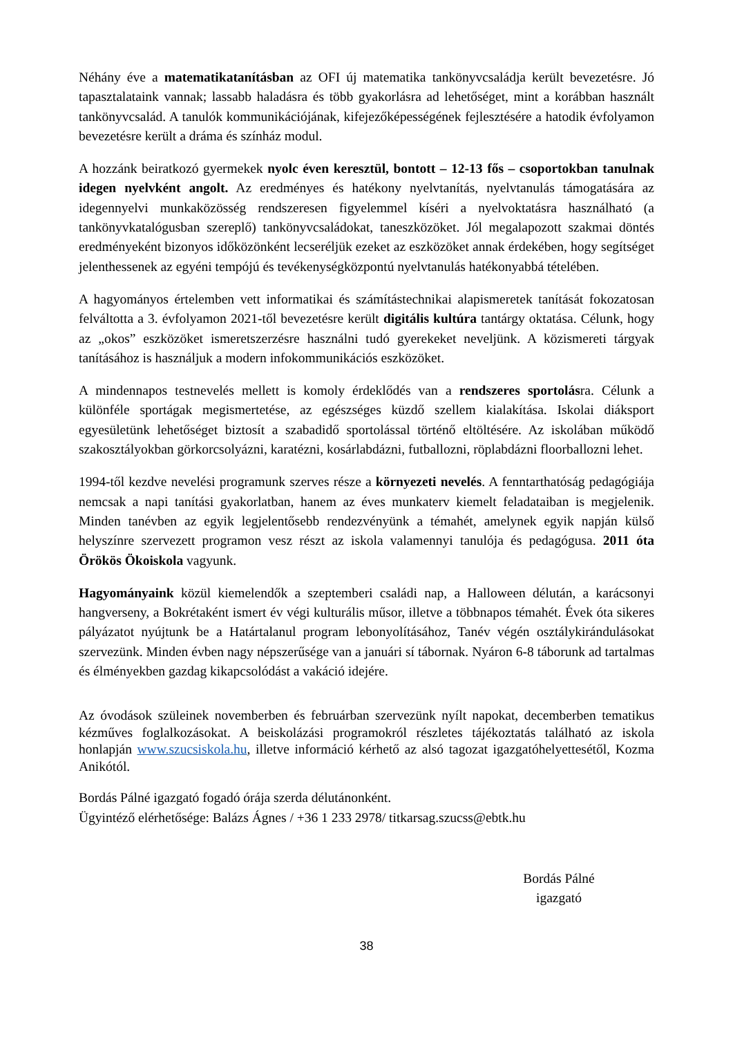Néhány éve a matematikatanításban az OFI új matematika tankönyvcsaládja került bevezetésre. Jó tapasztalataink vannak; lassabb haladásra és több gyakorlásra ad lehetőséget, mint a korábban használt tankönyvcsalád. A tanulók kommunikációjának, kifejezőképességének fejlesztésére a hatodik évfolyamon bevezetésre került a dráma és színház modul.
A hozzánk beiratkozó gyermekek nyolc éven keresztül, bontott – 12-13 fős – csoportokban tanulnak idegen nyelvként angolt. Az eredményes és hatékony nyelvtanítás, nyelvtanulás támogatására az idegennyelvi munkaközösség rendszeresen figyelemmel kíséri a nyelvoktatásra használható (a tankönyvkatalógusban szereplő) tankönyvcsaládokat, taneszközöket. Jól megalapozott szakmai döntés eredményeként bizonyos időközönként lecseréljük ezeket az eszközöket annak érdekében, hogy segítséget jelenthessenek az egyéni tempójú és tevékenységközpontú nyelvtanulás hatékonyabbá tételében.
A hagyományos értelemben vett informatikai és számítástechnikai alapismeretek tanítását fokozatosan felváltotta a 3. évfolyamon 2021-től bevezetésre került digitális kultúra tantárgy oktatása. Célunk, hogy az „okos” eszközöket ismeretszerzésre használni tudó gyerekeket neveljünk. A közismereti tárgyak tanításához is használjuk a modern infokommunikációs eszközöket.
A mindennapos testnevelés mellett is komoly érdeklődés van a rendszeres sportolásra. Célunk a különféle sportágak megismertetése, az egészséges küzdő szellem kialakítása. Iskolai diáksport egyesületünk lehetőséget biztosít a szabadidő sportolással történő eltöltésére. Az iskolában működő szakosztályokban görkorcsolyázni, karatézni, kosárlabdázni, futballozni, röplabdázni floorballozni lehet.
1994-től kezdve nevelési programunk szerves része a környezeti nevelés. A fenntarthatóság pedagógiája nemcsak a napi tanítási gyakorlatban, hanem az éves munkaterv kiemelt feladataiban is megjelenik. Minden tanévben az egyik legjelentősebb rendezvényünk a témahét, amelynek egyik napján külső helyszínre szervezett programon vesz részt az iskola valamennyi tanulója és pedagógusa. 2011 óta Örökös Ökoiskola vagyunk.
Hagyományaink közül kiemelendők a szeptemberi családi nap, a Halloween délután, a karácsonyi hangverseny, a Bokrétaként ismert év végi kulturális műsor, illetve a többnapos témahét. Évek óta sikeres pályázatot nyújtunk be a Határtalanul program lebonyolításához, Tanév végén osztálykirándulásokat szervezünk. Minden évben nagy népszerűsége van a januári sí tábornak. Nyáron 6-8 táborunk ad tartalmas és élményekben gazdag kikapcsolódást a vakáció idejére.
Az óvodások szüleinek novemberben és februárban szervezünk nyílt napokat, decemberben tematikus kézműves foglalkozásokat. A beiskolázási programokról részletes tájékoztatás található az iskola honlapján www.szucsiskola.hu, illetve információ kérhető az alsó tagozat igazgatóhelyettesétől, Kozma Anikótól.
Bordás Pálné igazgató fogadó órája szerda délutánonként.
Ügyintéző elérhetősége: Balázs Ágnes / +36 1 233 2978/ titkarsag.szucss@ebtk.hu
Bordás Pálné
igazgató
38